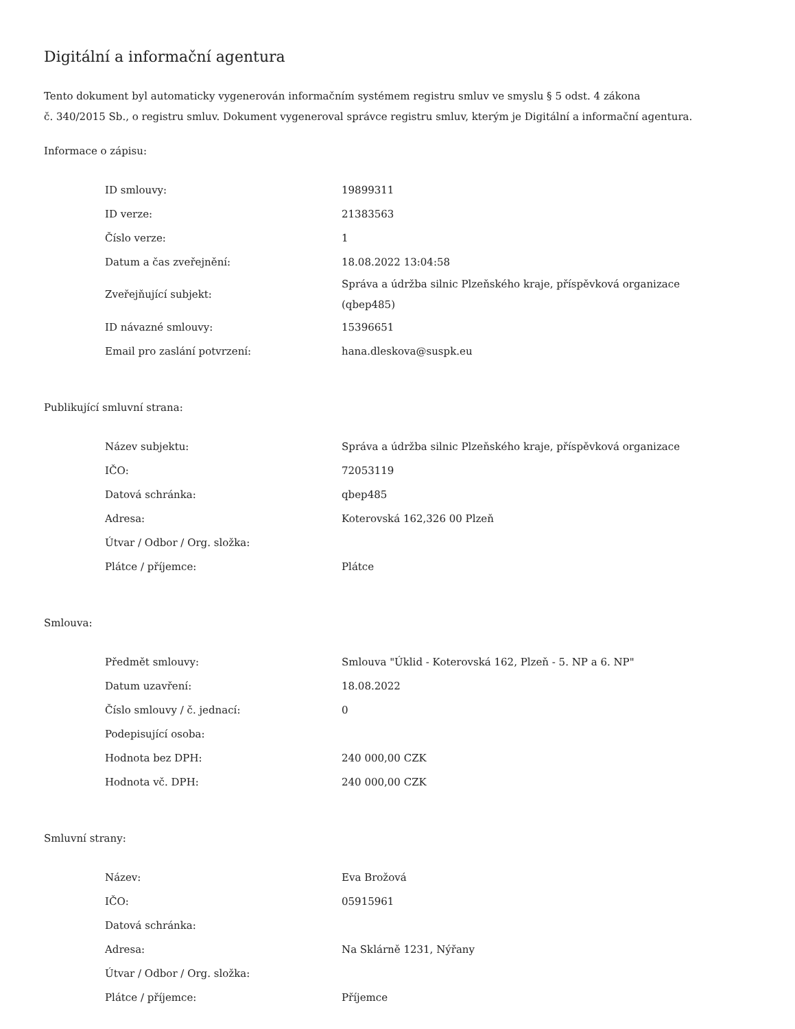Digitální a informační agentura
Tento dokument byl automaticky vygenerován informačním systémem registru smluv ve smyslu § 5 odst. 4 zákona
č. 340/2015 Sb., o registru smluv. Dokument vygeneroval správce registru smluv, kterým je Digitální a informační agentura.
Informace o zápisu:
| ID smlouvy: | 19899311 |
| ID verze: | 21383563 |
| Číslo verze: | 1 |
| Datum a čas zveřejnění: | 18.08.2022 13:04:58 |
| Zveřejňující subjekt: | Správa a údržba silnic Plzeňského kraje, příspěvková organizace (qbep485) |
| ID návazné smlouvy: | 15396651 |
| Email pro zaslání potvrzení: | hana.dleskova@suspk.eu |
Publikující smluvní strana:
| Název subjektu: | Správa a údržba silnic Plzeňského kraje, příspěvková organizace |
| IČO: | 72053119 |
| Datová schránka: | qbep485 |
| Adresa: | Koterovská 162,326 00 Plzeň |
| Útvar / Odbor / Org. složka: | |
| Plátce / příjemce: | Plátce |
Smlouva:
| Předmět smlouvy: | Smlouva "Úklid - Koterovská 162, Plzeň - 5. NP a 6. NP" |
| Datum uzavření: | 18.08.2022 |
| Číslo smlouvy / č. jednací: | 0 |
| Podepisující osoba: | |
| Hodnota bez DPH: | 240 000,00 CZK |
| Hodnota vč. DPH: | 240 000,00 CZK |
Smluvní strany:
| Název: | Eva Brožová |
| IČO: | 05915961 |
| Datová schránka: | |
| Adresa: | Na Sklárně 1231, Nýřany |
| Útvar / Odbor / Org. složka: | |
| Plátce / příjemce: | Příjemce |